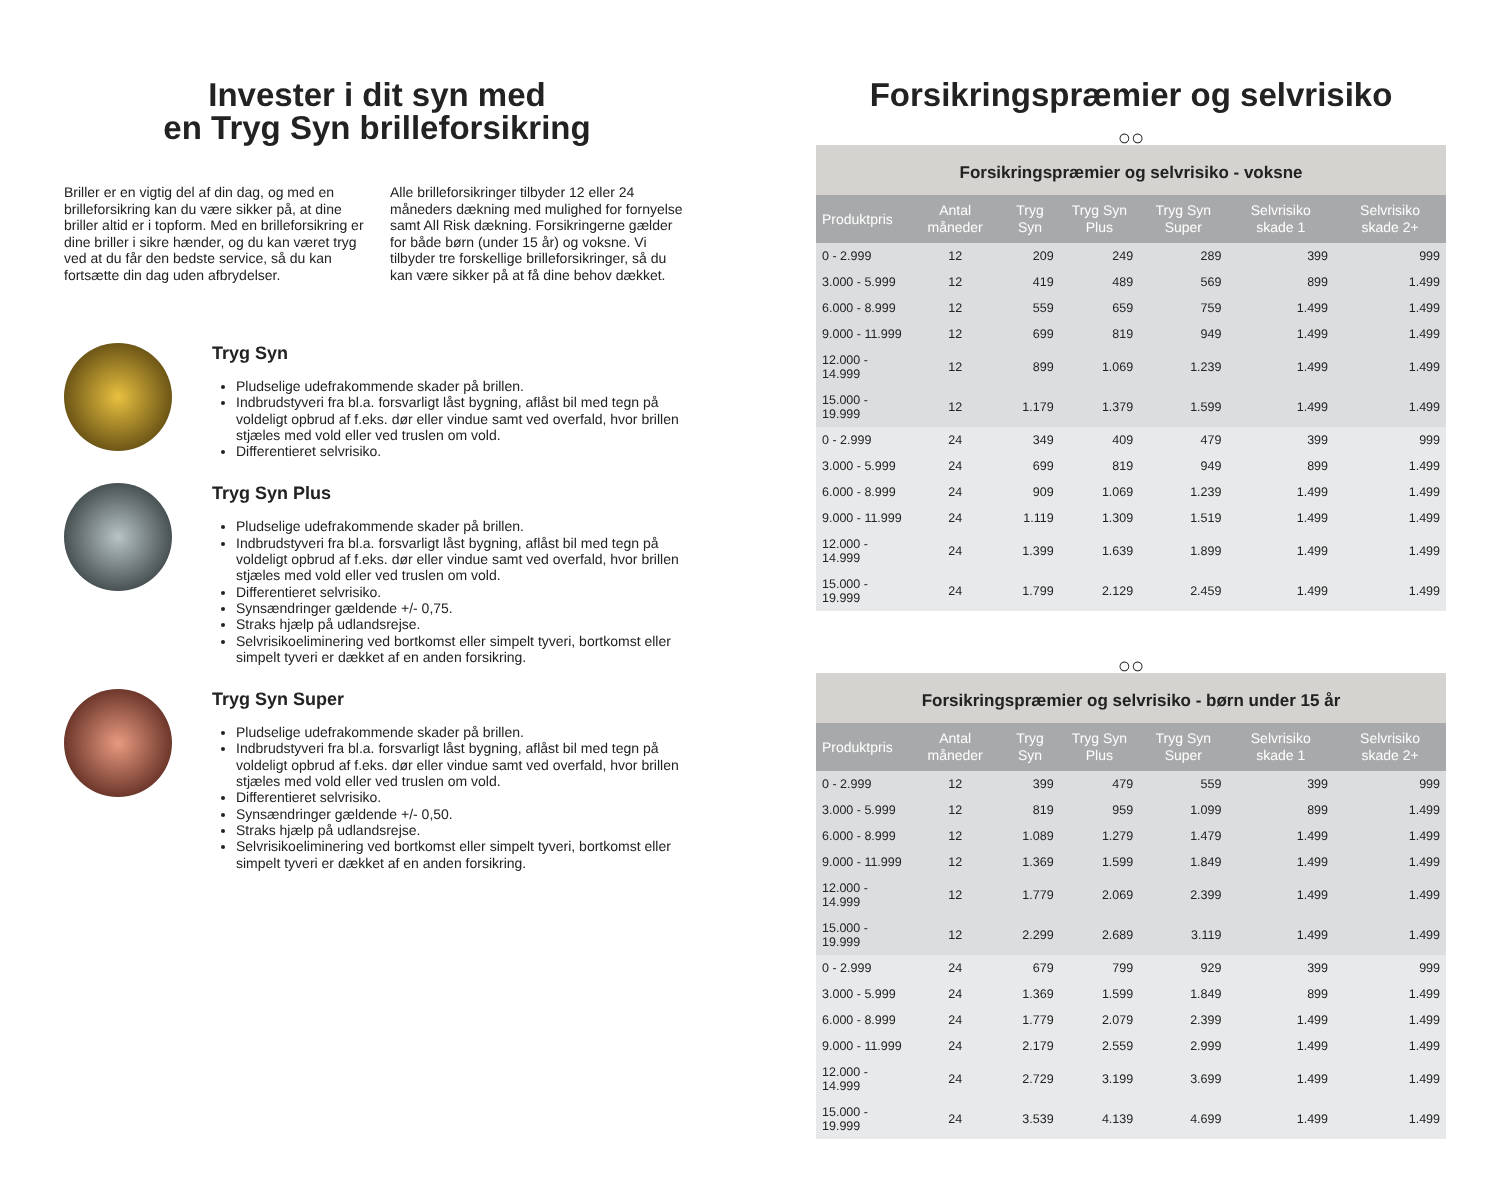Invester i dit syn med
en Tryg Syn brilleforsikring
Briller er en vigtig del af din dag, og med en brilleforsikring kan du være sikker på, at dine briller altid er i topform. Med en brilleforsikring er dine briller i sikre hænder, og du kan været tryg ved at du får den bedste service, så du kan fortsætte din dag uden afbrydelser.
Alle brilleforsikringer tilbyder 12 eller 24 måneders dækning med mulighed for fornyelse samt All Risk dækning. Forsikringerne gælder for både børn (under 15 år) og voksne. Vi tilbyder tre forskellige brilleforsikringer, så du kan være sikker på at få dine behov dækket.
Tryg Syn
Pludselige udefrakommende skader på brillen.
Indbrudstyveri fra bl.a. forsvarligt låst bygning, aflåst bil med tegn på voldeligt opbrud af f.eks. dør eller vindue samt ved overfald, hvor brillen stjæles med vold eller ved truslen om vold.
Differentieret selvrisiko.
Tryg Syn Plus
Pludselige udefrakommende skader på brillen.
Indbrudstyveri fra bl.a. forsvarligt låst bygning, aflåst bil med tegn på voldeligt opbrud af f.eks. dør eller vindue samt ved overfald, hvor brillen stjæles med vold eller ved truslen om vold.
Differentieret selvrisiko.
Synsændringer gældende +/- 0,75.
Straks hjælp på udlandsrejse.
Selvrisikoeliminering ved bortkomst eller simpelt tyveri, bortkomst eller simpelt tyveri er dækket af en anden forsikring.
Tryg Syn Super
Pludselige udefrakommende skader på brillen.
Indbrudstyveri fra bl.a. forsvarligt låst bygning, aflåst bil med tegn på voldeligt opbrud af f.eks. dør eller vindue samt ved overfald, hvor brillen stjæles med vold eller ved truslen om vold.
Differentieret selvrisiko.
Synsændringer gældende +/- 0,50.
Straks hjælp på udlandsrejse.
Selvrisikoeliminering ved bortkomst eller simpelt tyveri, bortkomst eller simpelt tyveri er dækket af en anden forsikring.
Forsikringspræmier og selvrisiko
○○
Forsikringspræmier og selvrisiko - voksne
| Produktpris | Antal måneder | Tryg Syn | Tryg Syn Plus | Tryg Syn Super | Selvrisiko skade 1 | Selvrisiko skade 2+ |
| --- | --- | --- | --- | --- | --- | --- |
| 0 - 2.999 | 12 | 209 | 249 | 289 | 399 | 999 |
| 3.000 - 5.999 | 12 | 419 | 489 | 569 | 899 | 1.499 |
| 6.000 - 8.999 | 12 | 559 | 659 | 759 | 1.499 | 1.499 |
| 9.000 - 11.999 | 12 | 699 | 819 | 949 | 1.499 | 1.499 |
| 12.000 - 14.999 | 12 | 899 | 1.069 | 1.239 | 1.499 | 1.499 |
| 15.000 - 19.999 | 12 | 1.179 | 1.379 | 1.599 | 1.499 | 1.499 |
| 0 - 2.999 | 24 | 349 | 409 | 479 | 399 | 999 |
| 3.000 - 5.999 | 24 | 699 | 819 | 949 | 899 | 1.499 |
| 6.000 - 8.999 | 24 | 909 | 1.069 | 1.239 | 1.499 | 1.499 |
| 9.000 - 11.999 | 24 | 1.119 | 1.309 | 1.519 | 1.499 | 1.499 |
| 12.000 - 14.999 | 24 | 1.399 | 1.639 | 1.899 | 1.499 | 1.499 |
| 15.000 - 19.999 | 24 | 1.799 | 2.129 | 2.459 | 1.499 | 1.499 |
○○
Forsikringspræmier og selvrisiko - børn under 15 år
| Produktpris | Antal måneder | Tryg Syn | Tryg Syn Plus | Tryg Syn Super | Selvrisiko skade 1 | Selvrisiko skade 2+ |
| --- | --- | --- | --- | --- | --- | --- |
| 0 - 2.999 | 12 | 399 | 479 | 559 | 399 | 999 |
| 3.000 - 5.999 | 12 | 819 | 959 | 1.099 | 899 | 1.499 |
| 6.000 - 8.999 | 12 | 1.089 | 1.279 | 1.479 | 1.499 | 1.499 |
| 9.000 - 11.999 | 12 | 1.369 | 1.599 | 1.849 | 1.499 | 1.499 |
| 12.000 - 14.999 | 12 | 1.779 | 2.069 | 2.399 | 1.499 | 1.499 |
| 15.000 - 19.999 | 12 | 2.299 | 2.689 | 3.119 | 1.499 | 1.499 |
| 0 - 2.999 | 24 | 679 | 799 | 929 | 399 | 999 |
| 3.000 - 5.999 | 24 | 1.369 | 1.599 | 1.849 | 899 | 1.499 |
| 6.000 - 8.999 | 24 | 1.779 | 2.079 | 2.399 | 1.499 | 1.499 |
| 9.000 - 11.999 | 24 | 2.179 | 2.559 | 2.999 | 1.499 | 1.499 |
| 12.000 - 14.999 | 24 | 2.729 | 3.199 | 3.699 | 1.499 | 1.499 |
| 15.000 - 19.999 | 24 | 3.539 | 4.139 | 4.699 | 1.499 | 1.499 |